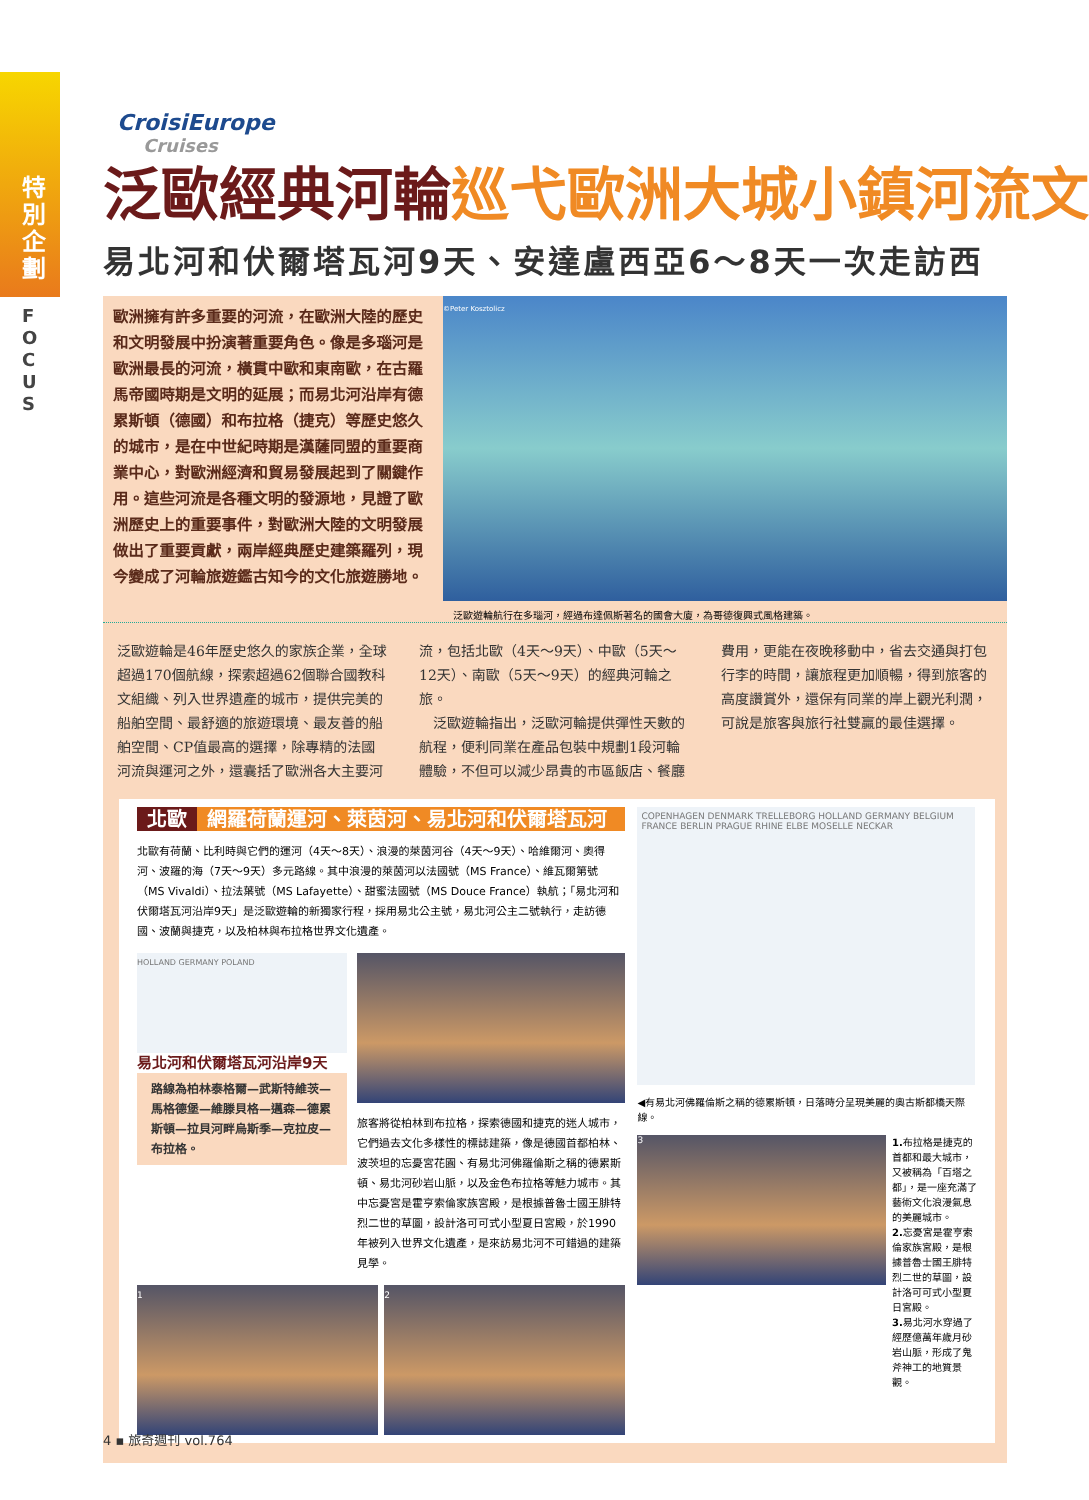特別企劃
F O C U S
CroisiEurope
Cruises
泛歐經典河輪巡弋歐洲大城小鎮河流文
易北河和伏爾塔瓦河9天、安達盧西亞6～8天一次走訪西
歐洲擁有許多重要的河流，在歐洲大陸的歷史和文明發展中扮演著重要角色。像是多瑙河是歐洲最長的河流，橫貫中歐和東南歐，在古羅馬帝國時期是文明的延展；而易北河沿岸有德累斯頓（德國）和布拉格（捷克）等歷史悠久的城市，是在中世紀時期是漢薩同盟的重要商業中心，對歐洲經濟和貿易發展起到了關鍵作用。這些河流是各種文明的發源地，見證了歐洲歷史上的重要事件，對歐洲大陸的文明發展做出了重要貢獻，兩岸經典歷史建築羅列，現今變成了河輪旅遊鑑古知今的文化旅遊勝地。
©Peter Kosztolicz
泛歐遊輪航行在多瑙河，經過布達佩斯著名的國會大廈，為哥德復興式風格建築。
泛歐遊輪是46年歷史悠久的家族企業，全球超過170個航線，探索超過62個聯合國教科文組織、列入世界遺產的城市，提供完美的船舶空間、最舒適的旅遊環境、最友善的船舶空間、CP值最高的選擇，除專精的法國河流與運河之外，還囊括了歐洲各大主要河流，包括北歐（4天～9天）、中歐（5天～12天）、南歐（5天～9天）的經典河輪之旅。
　泛歐遊輪指出，泛歐河輪提供彈性天數的航程，便利同業在產品包裝中規劃1段河輪體驗，不但可以減少昂貴的市區飯店、餐廳費用，更能在夜晚移動中，省去交通與打包行李的時間，讓旅程更加順暢，得到旅客的高度讚賞外，還保有同業的岸上觀光利潤，可說是旅客與旅行社雙贏的最佳選擇。
北歐 網羅荷蘭運河、萊茵河、易北河和伏爾塔瓦河
北歐有荷蘭、比利時與它們的運河（4天～8天）、浪漫的萊茵河谷（4天～9天）、哈維爾河、奧得河、波羅的海（7天～9天）多元路線。其中浪漫的萊茵河以法國號（MS France）、維瓦爾第號（MS Vivaldi）、拉法葉號（MS Lafayette）、甜蜜法國號（MS Douce France）執航；「易北河和伏爾塔瓦河沿岸9天」是泛歐遊輪的新獨家行程，採用易北公主號，易北河公主二號執行，走訪德國、波蘭與捷克，以及柏林與布拉格世界文化遺產。
HOLLAND GERMANY POLAND
易北河和伏爾塔瓦河沿岸9天
路線為柏林泰格爾—武斯特維茨—馬格德堡—維滕貝格—邁森—德累斯頓—拉貝河畔烏斯季—克拉皮—布拉格。
旅客將從柏林到布拉格，探索德國和捷克的迷人城市，它們過去文化多樣性的標誌建築，像是德國首都柏林、波茨坦的忘憂宮花園、有易北河佛羅倫斯之稱的德累斯頓、易北河砂岩山脈，以及金色布拉格等魅力城市。其中忘憂宮是霍亨索倫家族宮殿，是根據普魯士國王腓特烈二世的草圖，設計洛可可式小型夏日宮殿，於1990年被列入世界文化遺產，是來訪易北河不可錯過的建築見學。
1 2
COPENHAGEN DENMARK TRELLEBORG HOLLAND GERMANY BELGIUM FRANCE BERLIN PRAGUE RHINE ELBE MOSELLE NECKAR
◀有易北河佛羅倫斯之稱的德累斯頓，日落時分呈現美麗的奧古斯都橋天際線。
3
1. 布拉格是捷克的首都和最大城市，又被稱為「百塔之都」，是一座充滿了藝術文化浪漫氣息的美麗城市。
2. 忘憂宮是霍亨索倫家族宮殿，是根據普魯士國王腓特烈二世的草圖，設計洛可可式小型夏日宮殿。
3. 易北河水穿過了經歷億萬年歲月砂岩山脈，形成了鬼斧神工的地質景觀。
4 ▪ 旅奇週刊 vol.764